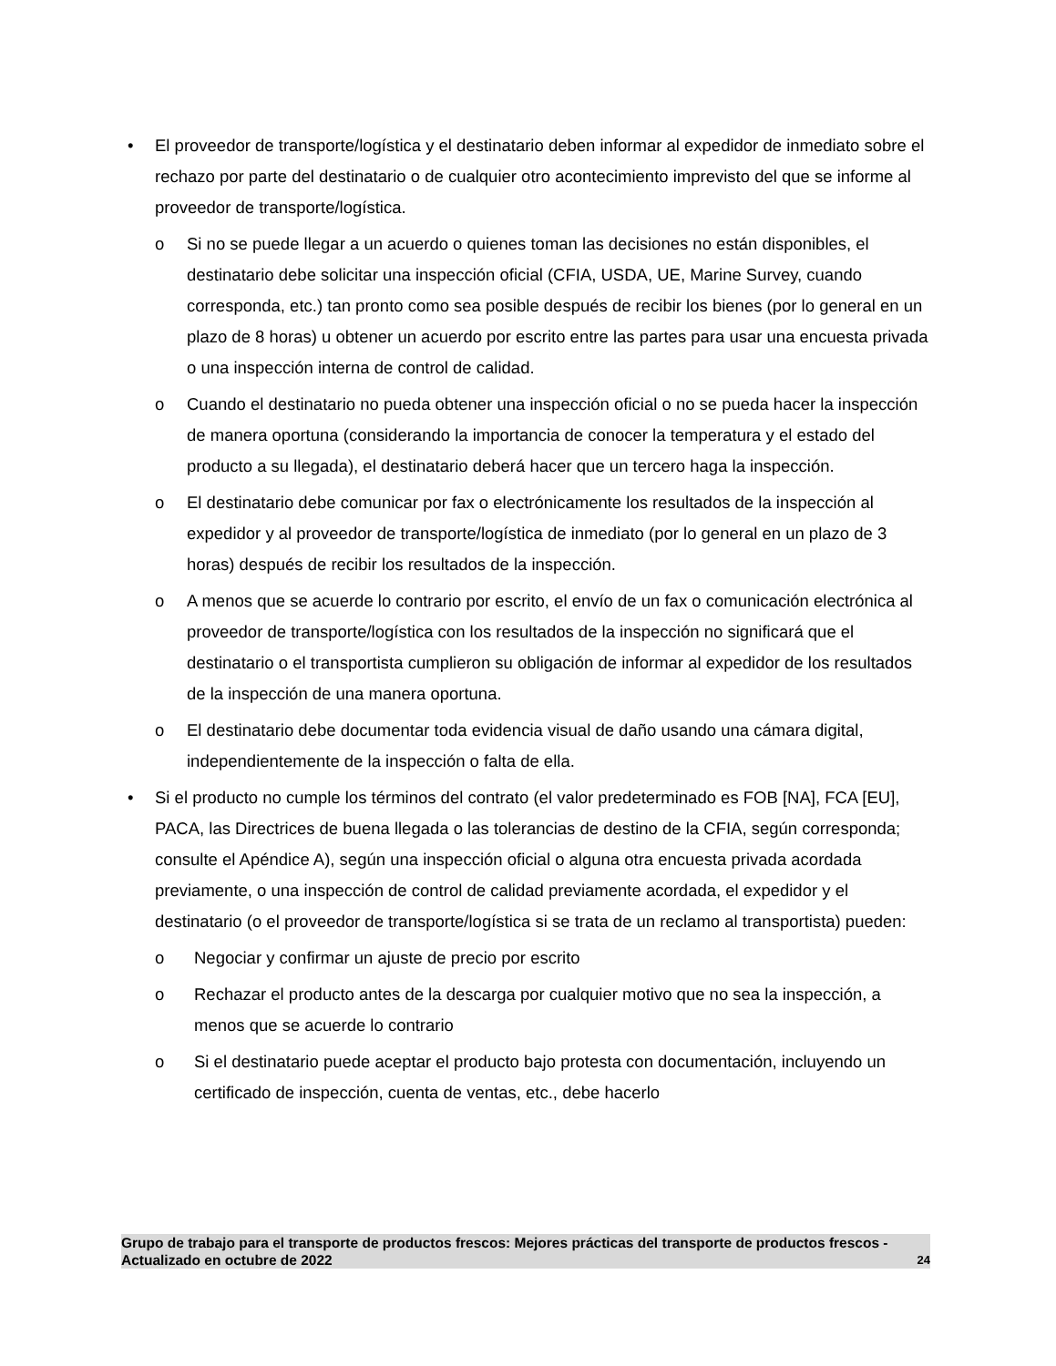• El proveedor de transporte/logística y el destinatario deben informar al expedidor de inmediato sobre el rechazo por parte del destinatario o de cualquier otro acontecimiento imprevisto del que se informe al proveedor de transporte/logística.
o Si no se puede llegar a un acuerdo o quienes toman las decisiones no están disponibles, el destinatario debe solicitar una inspección oficial (CFIA, USDA, UE, Marine Survey, cuando corresponda, etc.) tan pronto como sea posible después de recibir los bienes (por lo general en un plazo de 8 horas) u obtener un acuerdo por escrito entre las partes para usar una encuesta privada o una inspección interna de control de calidad.
o Cuando el destinatario no pueda obtener una inspección oficial o no se pueda hacer la inspección de manera oportuna (considerando la importancia de conocer la temperatura y el estado del producto a su llegada), el destinatario deberá hacer que un tercero haga la inspección.
o El destinatario debe comunicar por fax o electrónicamente los resultados de la inspección al expedidor y al proveedor de transporte/logística de inmediato (por lo general en un plazo de 3 horas) después de recibir los resultados de la inspección.
o A menos que se acuerde lo contrario por escrito, el envío de un fax o comunicación electrónica al proveedor de transporte/logística con los resultados de la inspección no significará que el destinatario o el transportista cumplieron su obligación de informar al expedidor de los resultados de la inspección de una manera oportuna.
o El destinatario debe documentar toda evidencia visual de daño usando una cámara digital, independientemente de la inspección o falta de ella.
• Si el producto no cumple los términos del contrato (el valor predeterminado es FOB [NA], FCA [EU], PACA, las Directrices de buena llegada o las tolerancias de destino de la CFIA, según corresponda; consulte el Apéndice A), según una inspección oficial o alguna otra encuesta privada acordada previamente, o una inspección de control de calidad previamente acordada, el expedidor y el destinatario (o el proveedor de transporte/logística si se trata de un reclamo al transportista) pueden:
o Negociar y confirmar un ajuste de precio por escrito
o Rechazar el producto antes de la descarga por cualquier motivo que no sea la inspección, a menos que se acuerde lo contrario
o Si el destinatario puede aceptar el producto bajo protesta con documentación, incluyendo un certificado de inspección, cuenta de ventas, etc., debe hacerlo
Grupo de trabajo para el transporte de productos frescos: Mejores prácticas del transporte de productos frescos - Actualizado en octubre de 2022 24